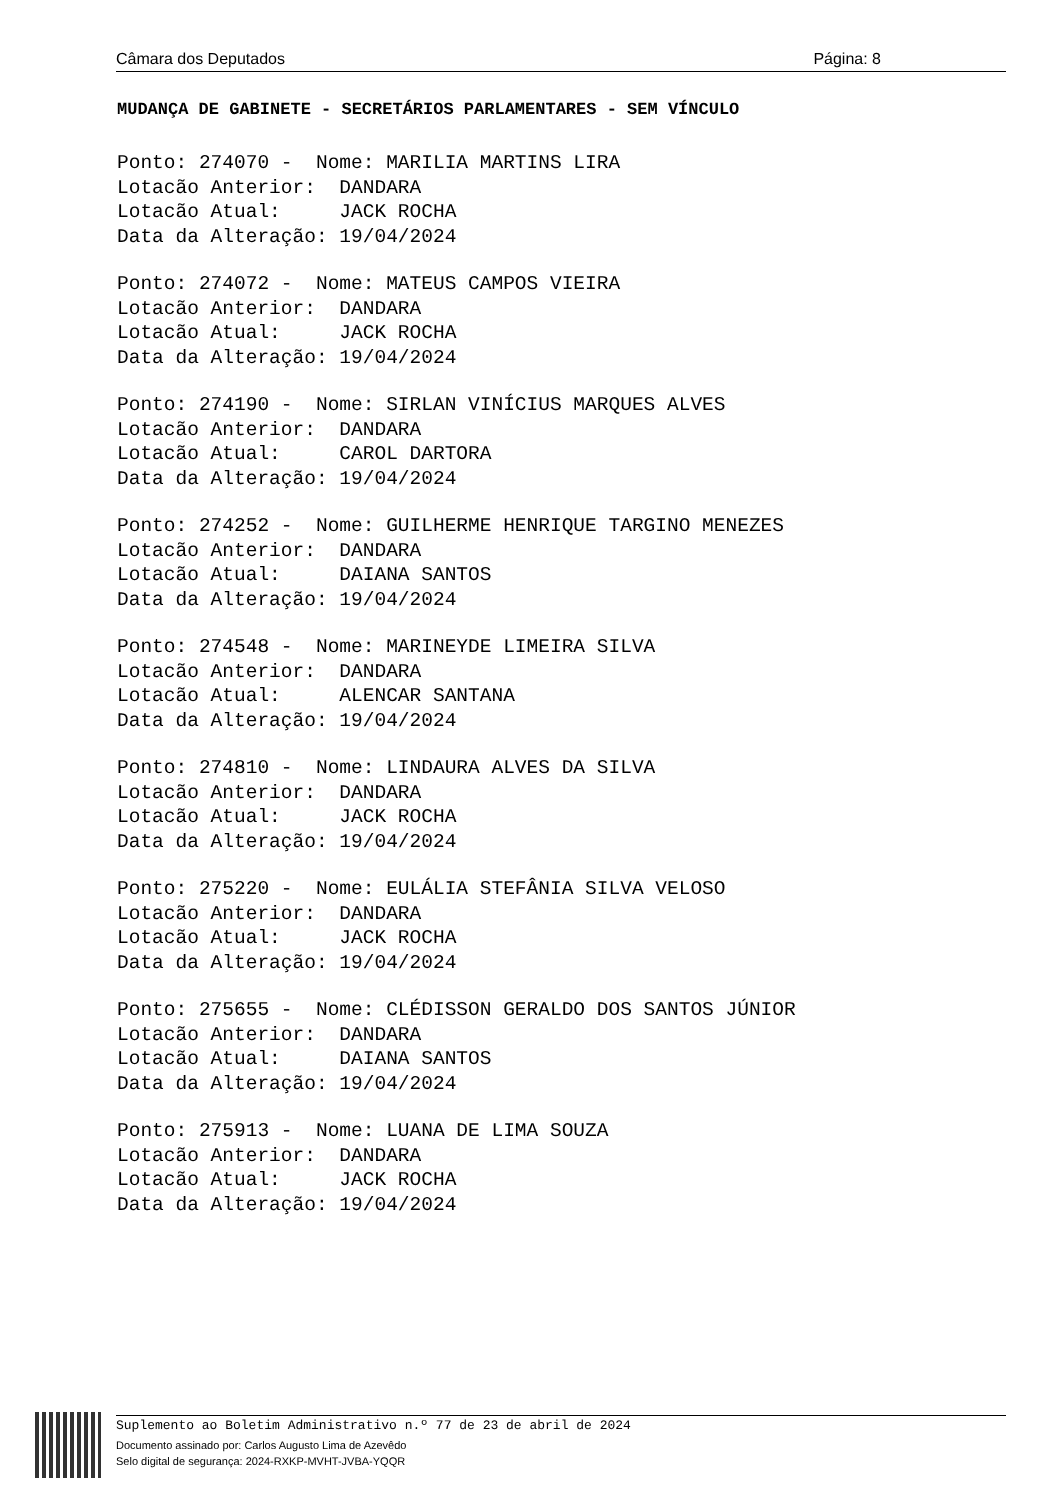Câmara dos Deputados Página: 8
MUDANÇA DE GABINETE - SECRETÁRIOS PARLAMENTARES - SEM VÍNCULO
Ponto: 274070 -  Nome: MARILIA MARTINS LIRA
Lotacão Anterior:  DANDARA
Lotacão Atual:     JACK ROCHA
Data da Alteração: 19/04/2024
Ponto: 274072 -  Nome: MATEUS CAMPOS VIEIRA
Lotacão Anterior:  DANDARA
Lotacão Atual:     JACK ROCHA
Data da Alteração: 19/04/2024
Ponto: 274190 -  Nome: SIRLAN VINÍCIUS MARQUES ALVES
Lotacão Anterior:  DANDARA
Lotacão Atual:     CAROL DARTORA
Data da Alteração: 19/04/2024
Ponto: 274252 -  Nome: GUILHERME HENRIQUE TARGINO MENEZES
Lotacão Anterior:  DANDARA
Lotacão Atual:     DAIANA SANTOS
Data da Alteração: 19/04/2024
Ponto: 274548 -  Nome: MARINEYDE LIMEIRA SILVA
Lotacão Anterior:  DANDARA
Lotacão Atual:     ALENCAR SANTANA
Data da Alteração: 19/04/2024
Ponto: 274810 -  Nome: LINDAURA ALVES DA SILVA
Lotacão Anterior:  DANDARA
Lotacão Atual:     JACK ROCHA
Data da Alteração: 19/04/2024
Ponto: 275220 -  Nome: EULÁLIA STEFÂNIA SILVA VELOSO
Lotacão Anterior:  DANDARA
Lotacão Atual:     JACK ROCHA
Data da Alteração: 19/04/2024
Ponto: 275655 -  Nome: CLÉDISSON GERALDO DOS SANTOS JÚNIOR
Lotacão Anterior:  DANDARA
Lotacão Atual:     DAIANA SANTOS
Data da Alteração: 19/04/2024
Ponto: 275913 -  Nome: LUANA DE LIMA SOUZA
Lotacão Anterior:  DANDARA
Lotacão Atual:     JACK ROCHA
Data da Alteração: 19/04/2024
Suplemento ao Boletim Administrativo n.º 77 de 23 de abril de 2024
Documento assinado por: Carlos Augusto Lima de Azevêdo
Selo digital de segurança: 2024-RXKP-MVHT-JVBA-YQQR